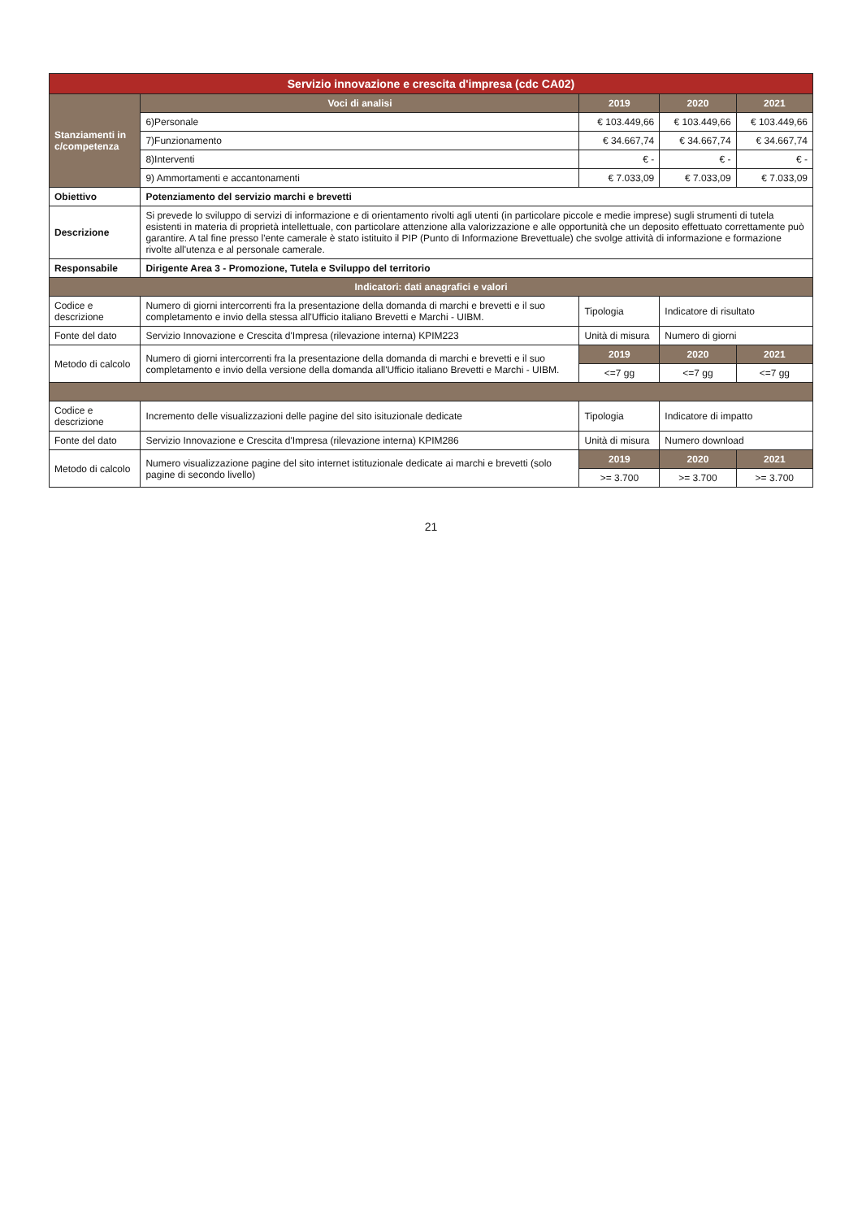| Servizio innovazione e crescita d'impresa (cdc CA02) | | | | | |
| Stanziamenti in c/competenza | | Voci di analisi | 2019 | 2020 | 2021 |
| | | 6)Personale | € 103.449,66 | € 103.449,66 | € 103.449,66 |
| | | 7)Funzionamento | € 34.667,74 | € 34.667,74 | € 34.667,74 |
| | | 8)Interventi | € - | € - | € - |
| | | 9) Ammortamenti e accantonamenti | € 7.033,09 | € 7.033,09 | € 7.033,09 |
| Obiettivo | Potenziamento del servizio marchi e brevetti | | | | |
| Descrizione | Si prevede lo sviluppo di servizi di informazione e di orientamento rivolti agli utenti (in particolare piccole e medie imprese) sugli strumenti di tutela esistenti in materia di proprietà intellettuale, con particolare attenzione alla valorizzazione e alle opportunità che un deposito effettuato correttamente può garantire. A tal fine presso l'ente camerale è stato istituito il PIP (Punto di Informazione Brevettuale) che svolge attività di informazione e formazione rivolte all'utenza e al personale camerale. | | | | |
| Responsabile | Dirigente Area 3 - Promozione, Tutela e Sviluppo del territorio | | | | |
| Indicatori: dati anagrafici e valori | | | | | |
| Codice e descrizione | Numero di giorni intercorrenti fra la presentazione della domanda di marchi e brevetti e il suo completamento e invio della stessa all'Ufficio italiano Brevetti e Marchi - UIBM. | | Tipologia | Indicatore di risultato | |
| Fonte del dato | Servizio Innovazione e Crescita d'Impresa (rilevazione interna) KPIM223 | | Unità di misura | Numero di giorni | |
| Metodo di calcolo | Numero di giorni intercorrenti fra la presentazione della domanda di marchi e brevetti e il suo completamento e invio della versione della domanda all'Ufficio italiano Brevetti e Marchi - UIBM. | | 2019 | 2020 | 2021 |
| | | | <=7 gg | <=7 gg | <=7 gg |
| Codice e descrizione | Incremento delle visualizzazioni delle pagine del sito isituzionale dedicate | | Tipologia | Indicatore di impatto | |
| Fonte del dato | Servizio Innovazione e Crescita d'Impresa (rilevazione interna) KPIM286 | | Unità di misura | Numero download | |
| Metodo di calcolo | Numero visualizzazione pagine del sito internet istituzionale dedicate ai marchi e brevetti (solo pagine di secondo livello) | | 2019 | 2020 | 2021 |
| | | | >= 3.700 | >= 3.700 | >= 3.700 |
21